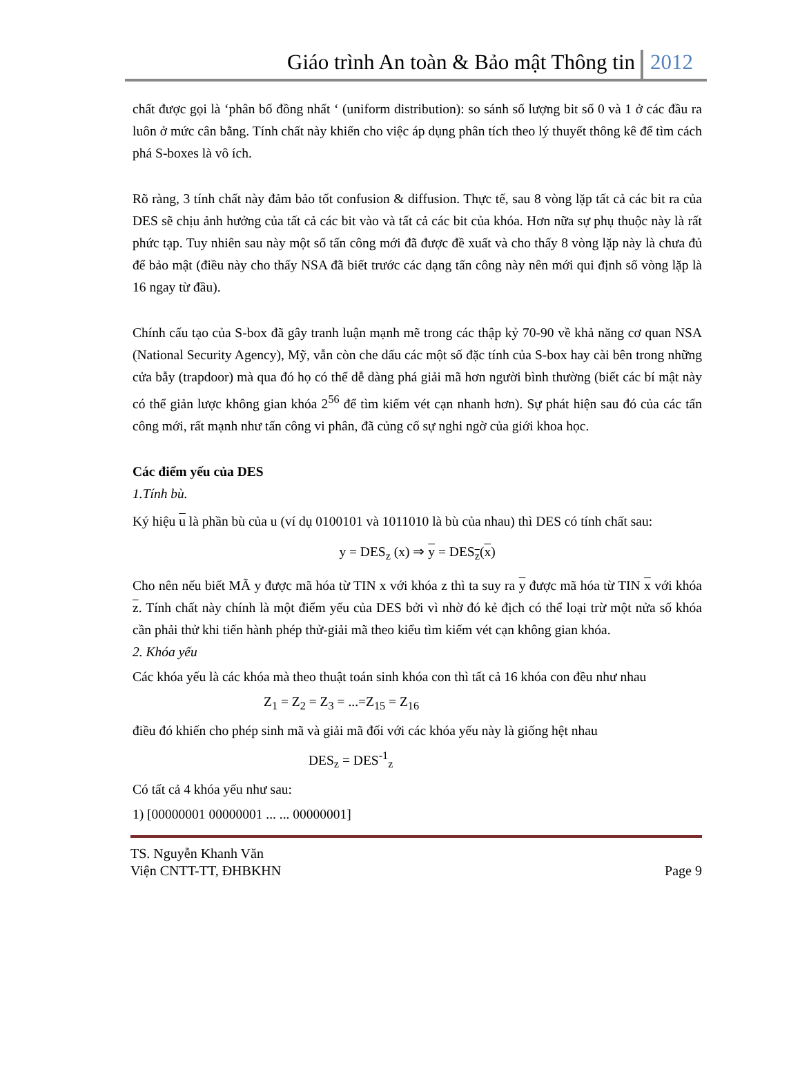Giáo trình An toàn & Bảo mật Thông tin 2012
chất được gọi là ‘phân bố đồng nhất ‘ (uniform distribution): so sánh số lượng bit số 0 và 1 ở các đầu ra luôn ở mức cân bằng. Tính chất này khiến cho việc áp dụng phân tích theo lý thuyết thông kê để tìm cách phá S-boxes là vô ích.
Rõ ràng, 3 tính chất này đảm bảo tốt confusion & diffusion. Thực tế, sau 8 vòng lặp tất cả các bit ra của DES sẽ chịu ảnh hưởng của tất cả các bit vào và tất cả các bit của khóa. Hơn nữa sự phụ thuộc này là rất phức tạp. Tuy nhiên sau này một số tấn công mới đã được đề xuất và cho thấy 8 vòng lặp này là chưa đủ để bảo mật (điều này cho thấy NSA đã biết trước các dạng tấn công này nên mới qui định số vòng lặp là 16 ngay từ đầu).
Chính cấu tạo của S-box đã gây tranh luận mạnh mẽ trong các thập kỷ 70-90 về khả năng cơ quan NSA (National Security Agency), Mỹ, vẫn còn che dấu các một số đặc tính của S-box hay cài bên trong những cửa bẫy (trapdoor) mà qua đó họ có thể dễ dàng phá giải mã hơn người bình thường (biết các bí mật này có thể giản lược không gian khóa 2<sup>56</sup> để tìm kiếm vét cạn nhanh hơn). Sự phát hiện sau đó của các tấn công mới, rất mạnh như tấn công vi phân, đã củng cố sự nghi ngờ của giới khoa học.
Các điểm yếu của DES
1.Tính bù.
Ký hiệu u là phần bù của u (ví dụ 0100101 và 1011010 là bù của nhau) thì DES có tính chất sau:
y = DES<sub>z</sub> (x) ⇒ y = DES<sub>z</sub>(x)
Cho nên nếu biết MÃ y được mã hóa từ TIN x với khóa z thì ta suy ra y được mã hóa từ TIN x với khóa z. Tính chất này chính là một điểm yếu của DES bởi vì nhờ đó kẻ địch có thể loại trừ một nửa số khóa cần phải thử khi tiến hành phép thử-giải mã theo kiểu tìm kiếm vét cạn không gian khóa.
2. Khóa yếu
Các khóa yếu là các khóa mà theo thuật toán sinh khóa con thì tất cả 16 khóa con đều như nhau
Z<sub>1</sub> = Z<sub>2</sub> = Z<sub>3</sub> = ...=Z<sub>15</sub> = Z<sub>16</sub>
điều đó khiến cho phép sinh mã và giải mã đối với các khóa yếu này là giống hệt nhau
DES<sub>z</sub> = DES<sup>-1</sup><sub>z</sub>
Có tất cả 4 khóa yếu như sau:
1) [00000001 00000001 ... ... 00000001]
TS. Nguyễn Khanh Văn
Viện CNTT-TT, ĐHBKHN Page 9